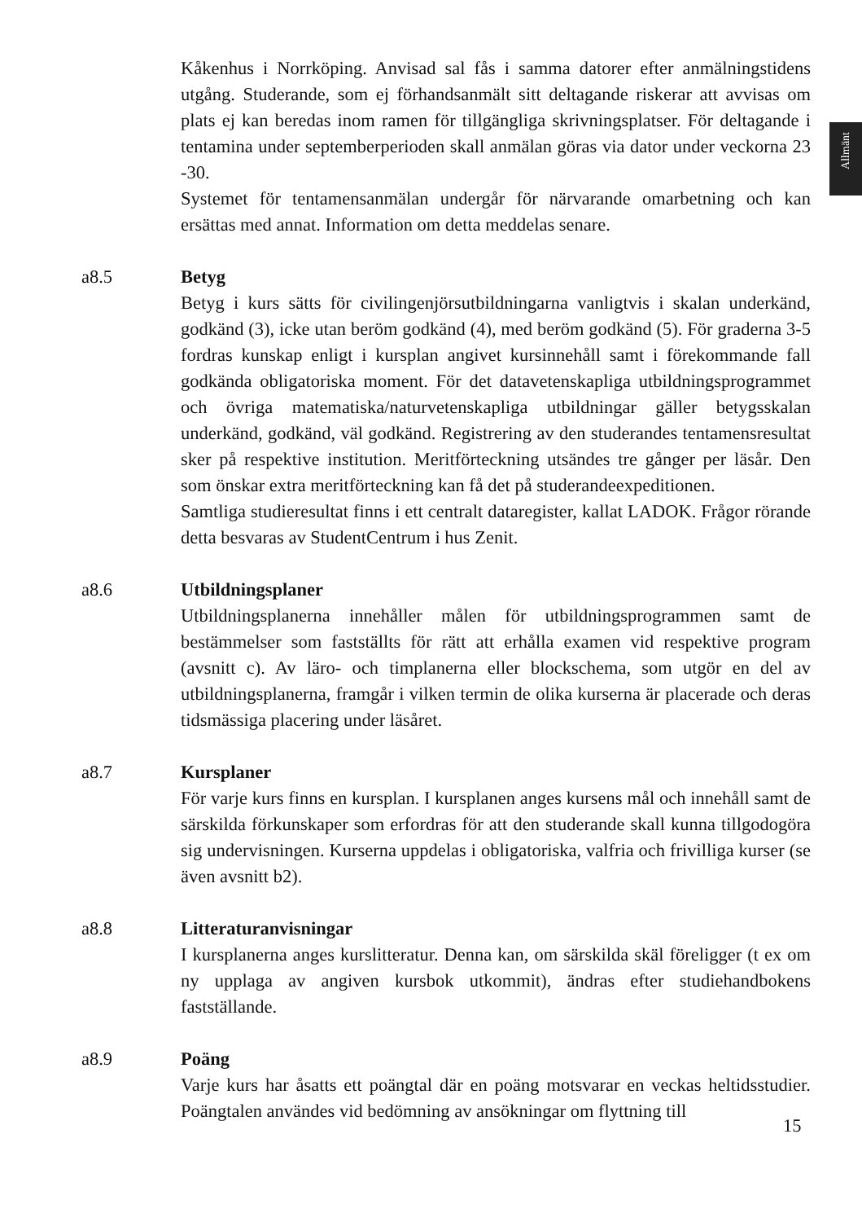Allmänt
Kåkenhus i Norrköping. Anvisad sal fås i samma datorer efter anmälningstidens utgång. Studerande, som ej förhandsanmält sitt deltagande riskerar att avvisas om plats ej kan beredas inom ramen för tillgängliga skrivningsplatser. För deltagande i tentamina under septemberperioden skall anmälan göras via dator under veckorna 23 -30.
Systemet för tentamensanmälan undergår för närvarande omarbetning och kan ersättas med annat. Information om detta meddelas senare.
a8.5 Betyg
Betyg i kurs sätts för civilingenjörsutbildningarna vanligtvis i skalan underkänd, godkänd (3), icke utan beröm godkänd (4), med beröm godkänd (5). För graderna 3-5 fordras kunskap enligt i kursplan angivet kursinnehåll samt i förekommande fall godkända obligatoriska moment. För det datavetenskapliga utbildningsprogrammet och övriga matematiska/naturvetenskapliga utbildningar gäller betygsskalan underkänd, godkänd, väl godkänd. Registrering av den studerandes tentamensresultat sker på respektive institution. Meritförteckning utsändes tre gånger per läsår. Den som önskar extra meritförteckning kan få det på studerandeexpeditionen.
Samtliga studieresultat finns i ett centralt dataregister, kallat LADOK. Frågor rörande detta besvaras av StudentCentrum i hus Zenit.
a8.6 Utbildningsplaner
Utbildningsplanerna innehåller målen för utbildningsprogrammen samt de bestämmelser som fastställts för rätt att erhålla examen vid respektive program (avsnitt c). Av läro- och timplanerna eller blockschema, som utgör en del av utbildningsplanerna, framgår i vilken termin de olika kurserna är placerade och deras tidsmässiga placering under läsåret.
a8.7 Kursplaner
För varje kurs finns en kursplan. I kursplanen anges kursens mål och innehåll samt de särskilda förkunskaper som erfordras för att den studerande skall kunna tillgodogöra sig undervisningen. Kurserna uppdelas i obligatoriska, valfria och frivilliga kurser (se även avsnitt b2).
a8.8 Litteraturanvisningar
I kursplanerna anges kurslitteratur. Denna kan, om särskilda skäl föreligger (t ex om ny upplaga av angiven kursbok utkommit), ändras efter studiehandbokens fastställande.
a8.9 Poäng
Varje kurs har åsatts ett poängtal där en poäng motsvarar en veckas heltidsstudier. Poängtalen användes vid bedömning av ansökningar om flyttning till
15